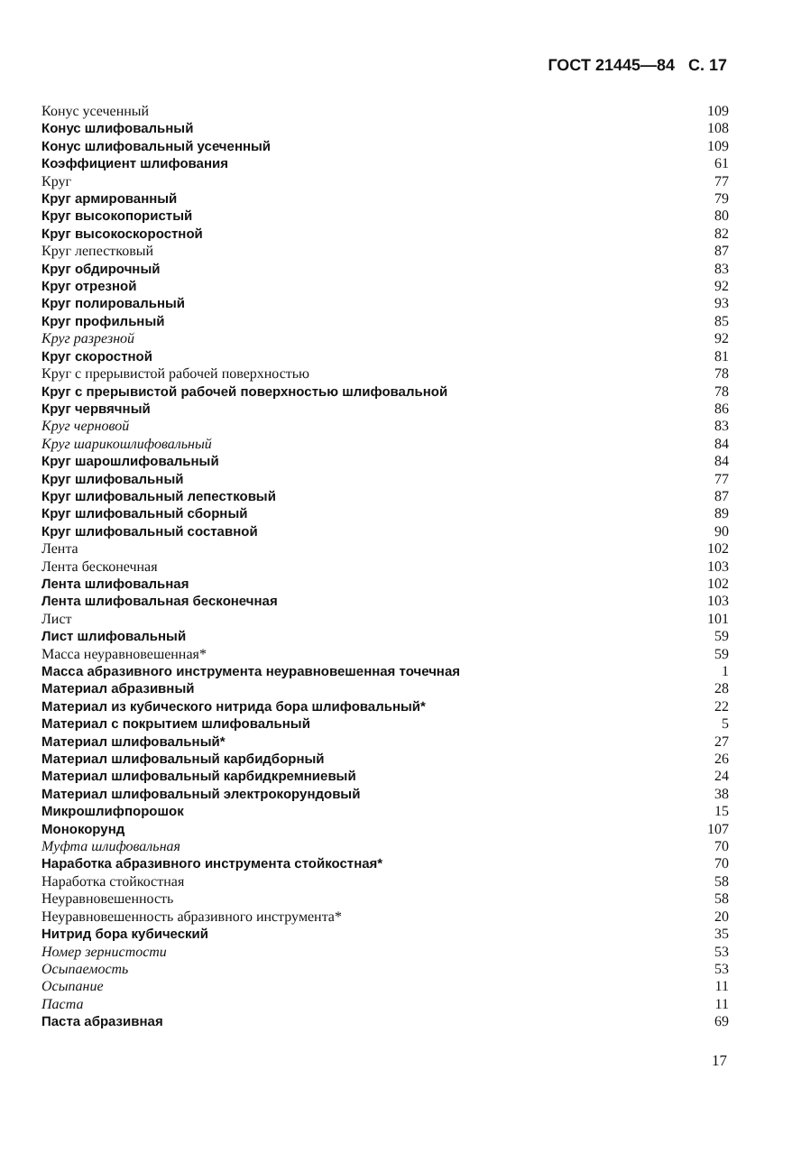ГОСТ 21445—84 С. 17
| Конус усеченный | 109 |
| Конус шлифовальный | 108 |
| Конус шлифовальный усеченный | 109 |
| Коэффициент шлифования | 61 |
| Круг | 77 |
| Круг армированный | 79 |
| Круг высокопористый | 80 |
| Круг высокоскоростной | 82 |
| Круг лепестковый | 87 |
| Круг обдирочный | 83 |
| Круг отрезной | 92 |
| Круг полировальный | 93 |
| Круг профильный | 85 |
| Круг разрезной | 92 |
| Круг скоростной | 81 |
| Круг с прерывистой рабочей поверхностью | 78 |
| Круг с прерывистой рабочей поверхностью шлифовальной | 78 |
| Круг червячный | 86 |
| Круг черновой | 83 |
| Круг шарикошлифовальный | 84 |
| Круг шарошлифовальный | 84 |
| Круг шлифовальный | 77 |
| Круг шлифовальный лепестковый | 87 |
| Круг шлифовальный сборный | 89 |
| Круг шлифовальный составной | 90 |
| Лента | 102 |
| Лента бесконечная | 103 |
| Лента шлифовальная | 102 |
| Лента шлифовальная бесконечная | 103 |
| Лист | 101 |
| Лист шлифовальный | 59 |
| Масса неуравновешенная* | 59 |
| Масса абразивного инструмента неуравновешенная точечная | 1 |
| Материал абразивный | 28 |
| Материал из кубического нитрида бора шлифовальный* | 22 |
| Материал с покрытием шлифовальный | 5 |
| Материал шлифовальный* | 27 |
| Материал шлифовальный карбидборный | 26 |
| Материал шлифовальный карбидкремниевый | 24 |
| Материал шлифовальный электрокорундовый | 38 |
| Микрошлифпорошок | 15 |
| Монокорунд | 107 |
| Муфта шлифовальная | 70 |
| Наработка абразивного инструмента стойкостная* | 70 |
| Наработка стойкостная | 58 |
| Неуравновешенность | 58 |
| Неуравновешенность абразивного инструмента* | 20 |
| Нитрид бора кубический | 35 |
| Номер зернистости | 53 |
| Осыпаемость | 53 |
| Осыпание | 11 |
| Паста | 11 |
| Паста абразивная | 69 |
17